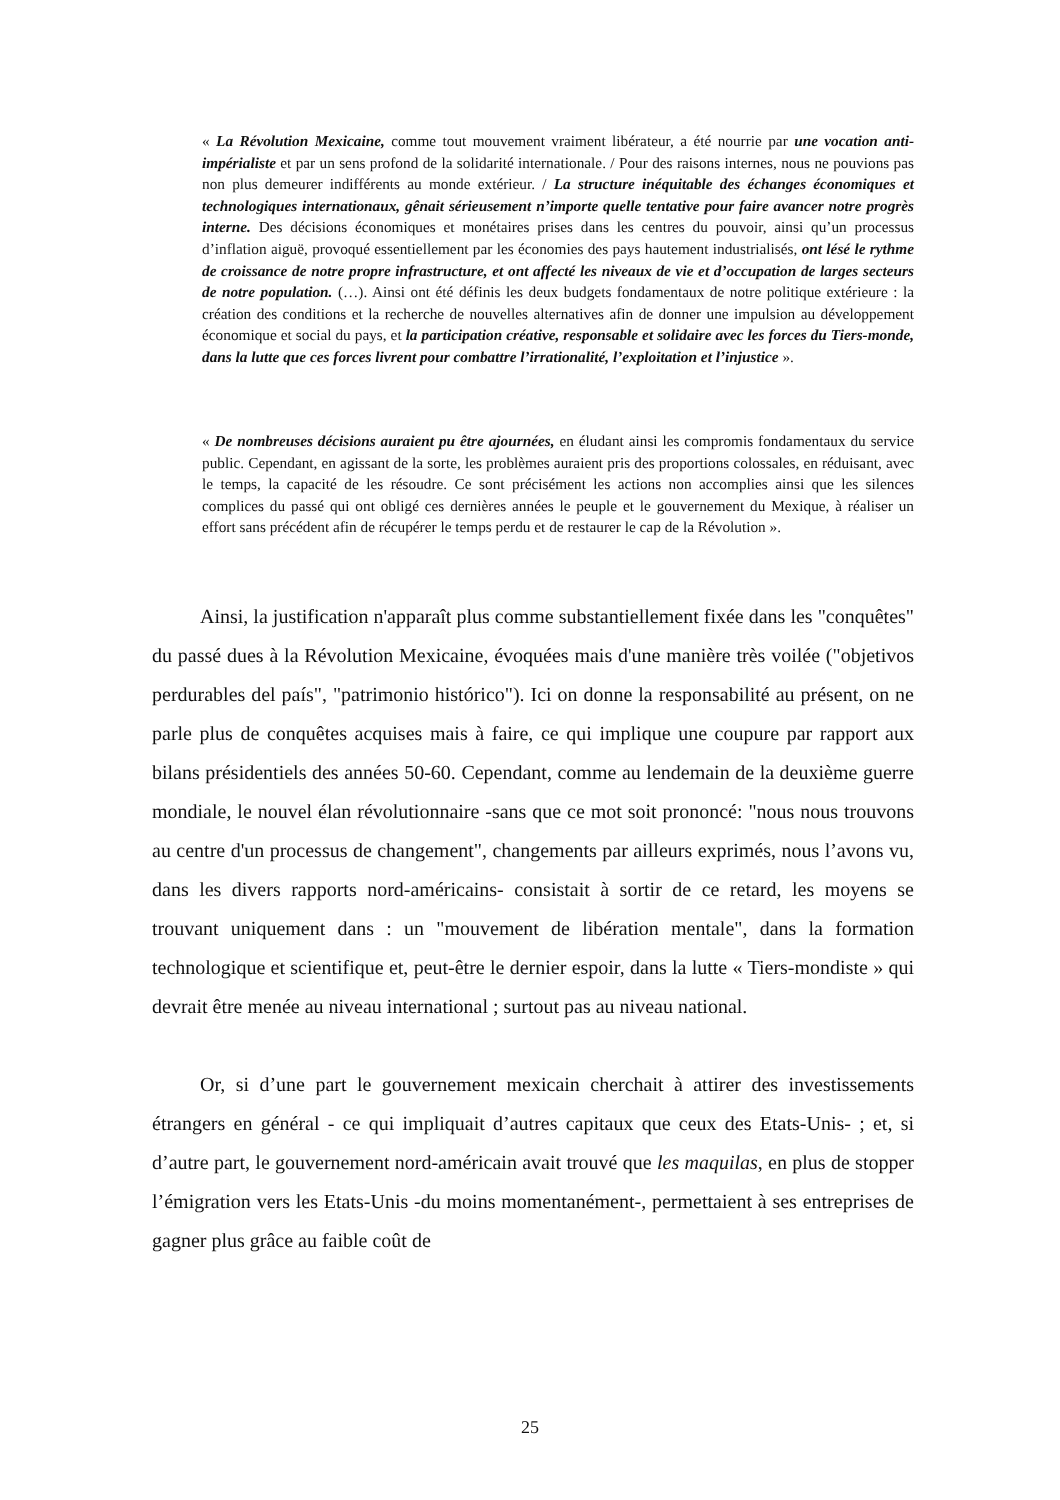« La Révolution Mexicaine, comme tout mouvement vraiment libérateur, a été nourrie par une vocation anti-impérialiste et par un sens profond de la solidarité internationale. / Pour des raisons internes, nous ne pouvions pas non plus demeurer indifférents au monde extérieur. / La structure inéquitable des échanges économiques et technologiques internationaux, gênait sérieusement n’importe quelle tentative pour faire avancer notre progrès interne. Des décisions économiques et monétaires prises dans les centres du pouvoir, ainsi qu’un processus d’inflation aiguë, provoqué essentiellement par les économies des pays hautement industrialisés, ont lésé le rythme de croissance de notre propre infrastructure, et ont affecté les niveaux de vie et d’occupation de larges secteurs de notre population. (…). Ainsi ont été définis les deux budgets fondamentaux de notre politique extérieure : la création des conditions et la recherche de nouvelles alternatives afin de donner une impulsion au développement économique et social du pays, et la participation créative, responsable et solidaire avec les forces du Tiers-monde, dans la lutte que ces forces livrent pour combattre l’irrationalité, l’exploitation et l’injustice ».
« De nombreuses décisions auraient pu être ajournées, en éludant ainsi les compromis fondamentaux du service public. Cependant, en agissant de la sorte, les problèmes auraient pris des proportions colossales, en réduisant, avec le temps, la capacité de les résoudre. Ce sont précisément les actions non accomplies ainsi que les silences complices du passé qui ont obligé ces dernières années le peuple et le gouvernement du Mexique, à réaliser un effort sans précédent afin de récupérer le temps perdu et de restaurer le cap de la Révolution ».
Ainsi, la justification n'apparaît plus comme substantiellement fixée dans les "conquêtes" du passé dues à la Révolution Mexicaine, évoquées mais d'une manière très voilée ("objetivos perdurables del país", "patrimonio histórico"). Ici on donne la responsabilité au présent, on ne parle plus de conquêtes acquises mais à faire, ce qui implique une coupure par rapport aux bilans présidentiels des années 50-60. Cependant, comme au lendemain de la deuxième guerre mondiale, le nouvel élan révolutionnaire -sans que ce mot soit prononcé: "nous nous trouvons au centre d'un processus de changement", changements par ailleurs exprimés, nous l’avons vu, dans les divers rapports nord-américains- consistait à sortir de ce retard, les moyens se trouvant uniquement dans : un "mouvement de libération mentale", dans la formation technologique et scientifique et, peut-être le dernier espoir, dans la lutte « Tiers-mondiste » qui devrait être menée au niveau international ; surtout pas au niveau national.
Or, si d’une part le gouvernement mexicain cherchait à attirer des investissements étrangers en général - ce qui impliquait d’autres capitaux que ceux des Etats-Unis- ; et, si d’autre part, le gouvernement nord-américain avait trouvé que les maquilas, en plus de stopper l’émigration vers les Etats-Unis -du moins momentanément-, permettaient à ses entreprises de gagner plus grâce au faible coût de
25